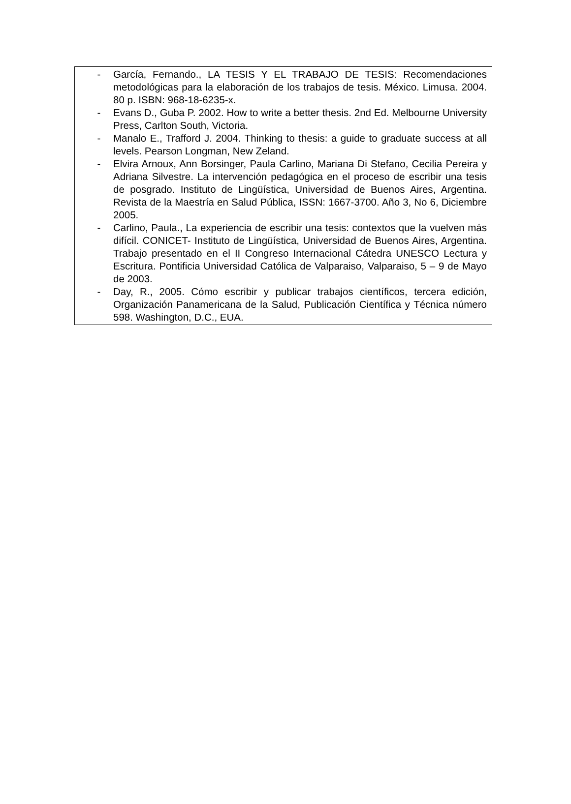- García, Fernando., LA TESIS Y EL TRABAJO DE TESIS: Recomendaciones metodológicas para la elaboración de los trabajos de tesis. México. Limusa. 2004. 80 p. ISBN: 968-18-6235-x.
- Evans D., Guba P. 2002. How to write a better thesis. 2nd Ed. Melbourne University Press, Carlton South, Victoria.
- Manalo E., Trafford J. 2004. Thinking to thesis: a guide to graduate success at all levels. Pearson Longman, New Zeland.
- Elvira Arnoux, Ann Borsinger, Paula Carlino, Mariana Di Stefano, Cecilia Pereira y Adriana Silvestre. La intervención pedagógica en el proceso de escribir una tesis de posgrado. Instituto de Lingüística, Universidad de Buenos Aires, Argentina. Revista de la Maestría en Salud Pública, ISSN: 1667-3700. Año 3, No 6, Diciembre 2005.
- Carlino, Paula., La experiencia de escribir una tesis: contextos que la vuelven más difícil. CONICET- Instituto de Lingüística, Universidad de Buenos Aires, Argentina. Trabajo presentado en el II Congreso Internacional Cátedra UNESCO Lectura y Escritura. Pontificia Universidad Católica de Valparaiso, Valparaiso, 5 – 9 de Mayo de 2003.
- Day, R., 2005. Cómo escribir y publicar trabajos científicos, tercera edición, Organización Panamericana de la Salud, Publicación Científica y Técnica número 598. Washington, D.C., EUA.